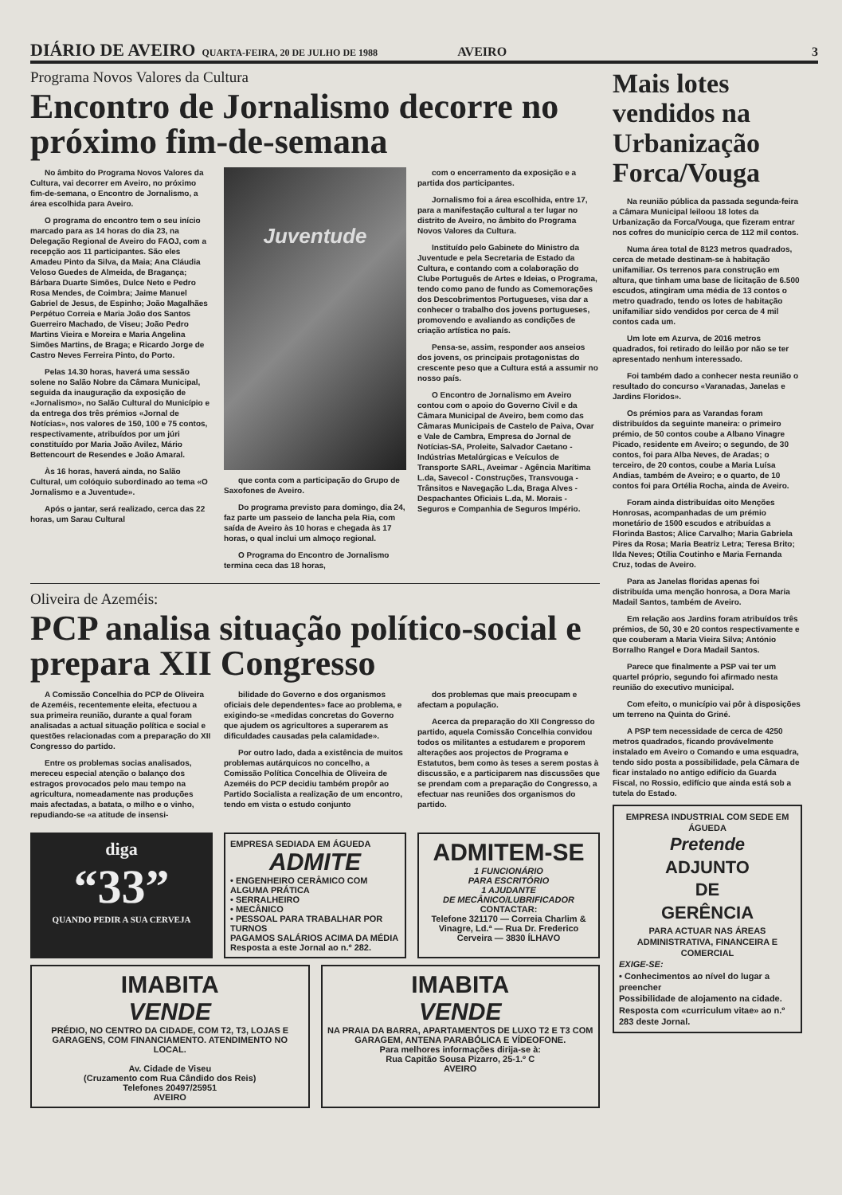DIÁRIO DE AVEIRO QUARTA-FEIRA, 20 DE JULHO DE 1988 AVEIRO 3
Programa Novos Valores da Cultura
Encontro de Jornalismo decorre no próximo fim-de-semana
No âmbito do Programa Novos Valores da Cultura, vai decorrer em Aveiro, no próximo fim-de-semana, o Encontro de Jornalismo, a área escolhida para Aveiro.
O programa do encontro tem o seu início marcado para as 14 horas do dia 23, na Delegação Regional de Aveiro do FAOJ, com a recepção aos 11 participantes. São eles Amadeu Pinto da Silva, da Maia; Ana Cláudia Veloso Guedes de Almeida, de Bragança; Bárbara Duarte Simões, Dulce Neto e Pedro Rosa Mendes, de Coimbra; Jaime Manuel Gabriel de Jesus, de Espinho; João Magalhães Perpétuo Correia e Maria João dos Santos Guerreiro Machado, de Viseu; João Pedro Martins Vieira e Moreira e Maria Angelina Simões Martins, de Braga; e Ricardo Jorge de Castro Neves Ferreira Pinto, do Porto.
Pelas 14.30 horas, haverá uma sessão solene no Salão Nobre da Câmara Municipal, seguida da inauguração da exposição de «Jornalismo», no Salão Cultural do Município e da entrega dos três prémios «Jornal de Notícias», nos valores de 150, 100 e 75 contos, respectivamente, atribuídos por um júri constituído por Maria João Avilez, Mário Bettencourt de Resendes e João Amaral.
Às 16 horas, haverá ainda, no Salão Cultural, um colóquio subordinado ao tema «O Jornalismo e a Juventude».
Após o jantar, será realizado, cerca das 22 horas, um Sarau Cultural
Juventude
que conta com a participação do Grupo de Saxofones de Aveiro.
Do programa previsto para domingo, dia 24, faz parte um passeio de lancha pela Ria, com saída de Aveiro às 10 horas e chegada às 17 horas, o qual inclui um almoço regional.
O Programa do Encontro de Jornalismo termina ceca das 18 horas,
com o encerramento da exposição e a partida dos participantes.
Jornalismo foi a área escolhida, entre 17, para a manifestação cultural a ter lugar no distrito de Aveiro, no âmbito do Programa Novos Valores da Cultura.
Instituído pelo Gabinete do Ministro da Juventude e pela Secretaria de Estado da Cultura, e contando com a colaboração do Clube Português de Artes e Ideias, o Programa, tendo como pano de fundo as Comemorações dos Descobrimentos Portugueses, visa dar a conhecer o trabalho dos jovens portugueses, promovendo e avaliando as condições de criação artística no país.
Pensa-se, assim, responder aos anseios dos jovens, os principais protagonistas do crescente peso que a Cultura está a assumir no nosso país.
O Encontro de Jornalismo em Aveiro contou com o apoio do Governo Civil e da Câmara Municipal de Aveiro, bem como das Câmaras Municipais de Castelo de Paiva, Ovar e Vale de Cambra, Empresa do Jornal de Notícias-SA, Proleite, Salvador Caetano - Indústrias Metalúrgicas e Veículos de Transporte SARL, Aveimar - Agência Marítima L.da, Savecol - Construções, Transvouga - Trânsitos e Navegação L.da, Braga Alves - Despachantes Oficiais L.da, M. Morais - Seguros e Companhia de Seguros Império.
Oliveira de Azeméis:
PCP analisa situação político-social e prepara XII Congresso
A Comissão Concelhia do PCP de Oliveira de Azeméis, recentemente eleita, efectuou a sua primeira reunião, durante a qual foram analisadas a actual situação política e social e questões relacionadas com a preparação do XII Congresso do partido.
Entre os problemas socias analisados, mereceu especial atenção o balanço dos estragos provocados pelo mau tempo na agricultura, nomeadamente nas produções mais afectadas, a batata, o milho e o vinho, repudiando-se «a atitude de insensi-
bilidade do Governo e dos organismos oficiais dele dependentes» face ao problema, e exigindo-se «medidas concretas do Governo que ajudem os agricultores a superarem as dificuldades causadas pela calamidade».
Por outro lado, dada a existência de muitos problemas autárquicos no concelho, a Comissão Política Concelhia de Oliveira de Azeméis do PCP decidiu também propôr ao Partido Socialista a realização de um encontro, tendo em vista o estudo conjunto
dos problemas que mais preocupam e afectam a população.
Acerca da preparação do XII Congresso do partido, aquela Comissão Concelhia convidou todos os militantes a estudarem e proporem alterações aos projectos de Programa e Estatutos, bem como às teses a serem postas à discussão, e a participarem nas discussões que se prendam com a preparação do Congresso, a efectuar nas reuniões dos organismos do partido.
diga
“33”
QUANDO PEDIR A SUA CERVEJA
EMPRESA SEDIADA EM ÁGUEDA
ADMITE
• ENGENHEIRO CERÂMICO COM ALGUMA PRÁTICA
• SERRALHEIRO
• MECÂNICO
• PESSOAL PARA TRABALHAR POR TURNOS
PAGAMOS SALÁRIOS ACIMA DA MÉDIA
Resposta a este Jornal ao n.º 282.
ADMITEM-SE
1 FUNCIONÁRIO
PARA ESCRITÓRIO
1 AJUDANTE
DE MECÂNICO/LUBRIFICADOR
CONTACTAR:
Telefone 321170 — Correia Charlim & Vinagre, Ld.ª — Rua Dr. Frederico Cerveira — 3830 ÍLHAVO
IMABITA
VENDE
PRÉDIO, NO CENTRO DA CIDADE, COM T2, T3, LOJAS E GARAGENS, COM FINANCIAMENTO. ATENDIMENTO NO LOCAL.
Av. Cidade de Viseu
(Cruzamento com Rua Cândido dos Reis)
Telefones 20497/25951
AVEIRO
IMABITA
VENDE
NA PRAIA DA BARRA, APARTAMENTOS DE LUXO T2 E T3 COM GARAGEM, ANTENA PARABÓLICA E VÍDEOFONE.
Para melhores informações dirija-se à:
Rua Capitão Sousa Pizarro, 25-1.º C
AVEIRO
Mais lotes vendidos na Urbanização Forca/Vouga
Na reunião pública da passada segunda-feira a Câmara Municipal leiloou 18 lotes da Urbanização da Forca/Vouga, que fizeram entrar nos cofres do município cerca de 112 mil contos.
Numa área total de 8123 metros quadrados, cerca de metade destinam-se à habitação unifamiliar. Os terrenos para construção em altura, que tinham uma base de licitação de 6.500 escudos, atingiram uma média de 13 contos o metro quadrado, tendo os lotes de habitação unifamiliar sido vendidos por cerca de 4 mil contos cada um.
Um lote em Azurva, de 2016 metros quadrados, foi retirado do leilão por não se ter apresentado nenhum interessado.
Foi também dado a conhecer nesta reunião o resultado do concurso «Varanadas, Janelas e Jardins Floridos».
Os prémios para as Varandas foram distribuídos da seguinte maneira: o primeiro prémio, de 50 contos coube a Albano Vinagre Picado, residente em Aveiro; o segundo, de 30 contos, foi para Alba Neves, de Aradas; o terceiro, de 20 contos, coube a Maria Luísa Andias, também de Aveiro; e o quarto, de 10 contos foi para Ortélia Rocha, ainda de Aveiro.
Foram ainda distribuídas oito Menções Honrosas, acompanhadas de um prémio monetário de 1500 escudos e atribuídas a Florinda Bastos; Alice Carvalho; Maria Gabriela Pires da Rosa; Maria Beatriz Letra; Teresa Brito; Ilda Neves; Otília Coutinho e Maria Fernanda Cruz, todas de Aveiro.
Para as Janelas floridas apenas foi distribuída uma menção honrosa, a Dora Maria Madail Santos, também de Aveiro.
Em relação aos Jardins foram atribuídos três prémios, de 50, 30 e 20 contos respectivamente e que couberam a Maria Vieira Silva; António Borralho Rangel e Dora Madail Santos.
Parece que finalmente a PSP vai ter um quartel próprio, segundo foi afirmado nesta reunião do executivo municipal.
Com efeito, o município vai pôr à disposições um terreno na Quinta do Griné.
A PSP tem necessidade de cerca de 4250 metros quadrados, ficando provávelmente instalado em Aveiro o Comando e uma esquadra, tendo sido posta a possibilidade, pela Câmara de ficar instalado no antigo edifício da Guarda Fiscal, no Rossio, edifício que ainda está sob a tutela do Estado.
EMPRESA INDUSTRIAL COM SEDE EM ÁGUEDA
Pretende
ADJUNTO
DE
GERÊNCIA
PARA ACTUAR NAS ÁREAS ADMINISTRATIVA, FINANCEIRA E COMERCIAL
EXIGE-SE:
• Conhecimentos ao nível do lugar a preencher
Possibilidade de alojamento na cidade.
Resposta com «curriculum vitae» ao n.º 283 deste Jornal.